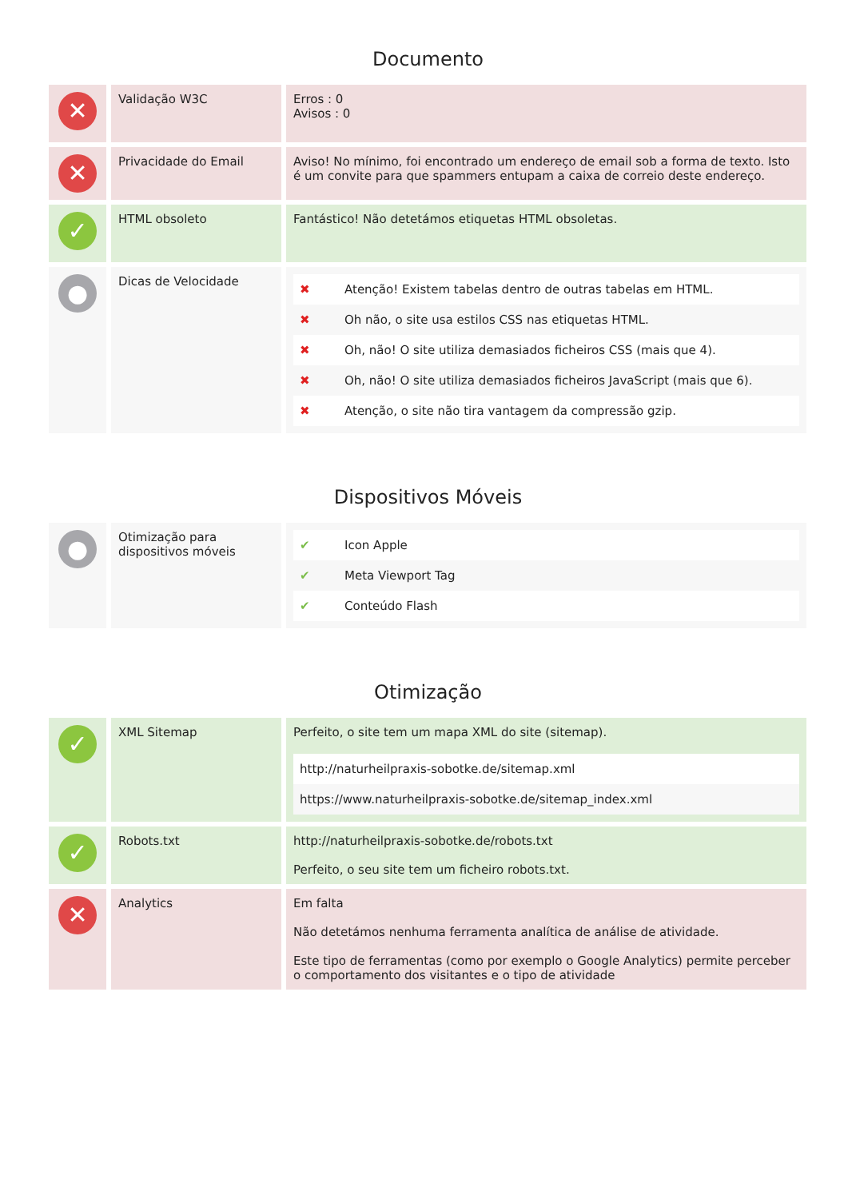Documento
| ✕ | Validação W3C | Erros : 0 Avisos : 0 |
| ✕ | Privacidade do Email | Aviso! No mínimo, foi encontrado um endereço de email sob a forma de texto. Isto é um convite para que spammers entupam a caixa de correio deste endereço. |
| ✓ | HTML obsoleto | Fantástico! Não detetámos etiquetas HTML obsoletas. |
| ● | Dicas de Velocidade | / ✖ / Atenção! Existem tabelas dentro de outras tabelas em HTML. / / ✖ / Oh não, o site usa estilos CSS nas etiquetas HTML. / / ✖ / Oh, não! O site utiliza demasiados ficheiros CSS (mais que 4). / / ✖ / Oh, não! O site utiliza demasiados ficheiros JavaScript (mais que 6). / / ✖ / Atenção, o site não tira vantagem da compressão gzip. / |
Dispositivos Móveis
| ● | Otimização para dispositivos móveis | / ✔ / Icon Apple / / ✔ / Meta Viewport Tag / / ✔ / Conteúdo Flash / |
Otimização
| ✓ | XML Sitemap | Perfeito, o site tem um mapa XML do site (sitemap). / http://naturheilpraxis-sobotke.de/sitemap.xml / / https://www.naturheilpraxis-sobotke.de/sitemap_index.xml / |
| ✓ | Robots.txt | http://naturheilpraxis-sobotke.de/robots.txt Perfeito, o seu site tem um ficheiro robots.txt. |
| ✕ | Analytics | Em falta Não detetámos nenhuma ferramenta analítica de análise de atividade. Este tipo de ferramentas (como por exemplo o Google Analytics) permite perceber o comportamento dos visitantes e o tipo de atividade |